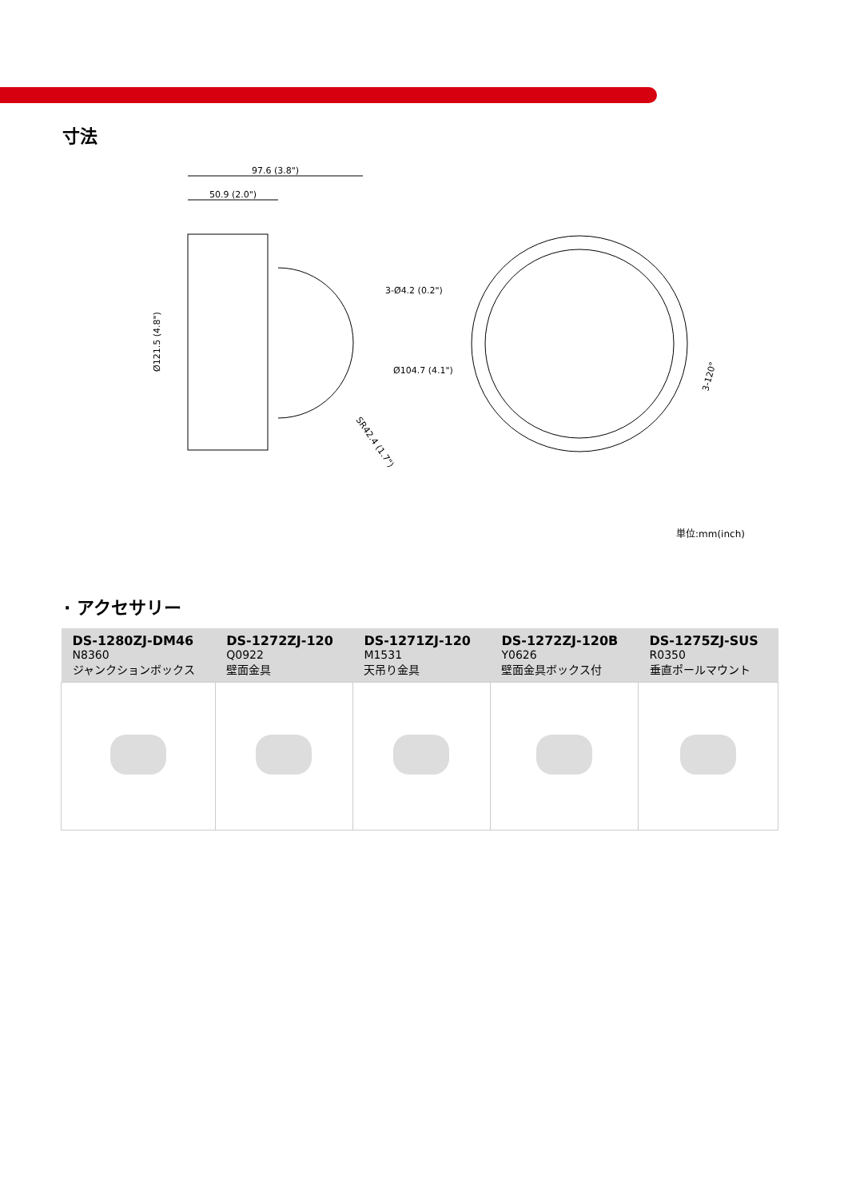寸法
97.6 (3.8")
50.9 (2.0")
Ø121.5 (4.8")
SR42.4 (1.7")
3-Ø4.2 (0.2")
Ø104.7 (4.1")
3-120°
単位:mm(inch)
· アクセサリー
| DS-1280ZJ-DM46 N8360 ジャンクションボックス | DS-1272ZJ-120 Q0922 壁面金具 | DS-1271ZJ-120 M1531 天吊り金具 | DS-1272ZJ-120B Y0626 壁面金具ボックス付 | DS-1275ZJ-SUS R0350 垂直ポールマウント |
| --- | --- | --- | --- | --- |